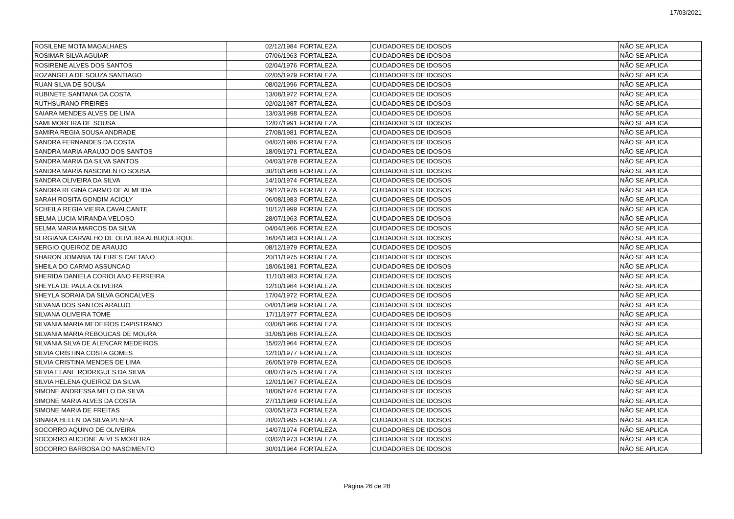17/03/2021
| ROSILENE MOTA MAGALHAES | 02/12/1984 | FORTALEZA | CUIDADORES DE IDOSOS | NÃO SE APLICA |
| ROSIMAR SILVA AGUIAR | 07/06/1963 | FORTALEZA | CUIDADORES DE IDOSOS | NÃO SE APLICA |
| ROSIRENE ALVES DOS SANTOS | 02/04/1976 | FORTALEZA | CUIDADORES DE IDOSOS | NÃO SE APLICA |
| ROZANGELA DE SOUZA SANTIAGO | 02/05/1979 | FORTALEZA | CUIDADORES DE IDOSOS | NÃO SE APLICA |
| RUAN SILVA DE SOUSA | 08/02/1996 | FORTALEZA | CUIDADORES DE IDOSOS | NÃO SE APLICA |
| RUBINETE SANTANA DA COSTA | 13/08/1972 | FORTALEZA | CUIDADORES DE IDOSOS | NÃO SE APLICA |
| RUTHSURANO FREIRES | 02/02/1987 | FORTALEZA | CUIDADORES DE IDOSOS | NÃO SE APLICA |
| SAIARA MENDES ALVES DE LIMA | 13/03/1998 | FORTALEZA | CUIDADORES DE IDOSOS | NÃO SE APLICA |
| SAMI MOREIRA DE SOUSA | 12/07/1991 | FORTALEZA | CUIDADORES DE IDOSOS | NÃO SE APLICA |
| SAMIRA REGIA SOUSA ANDRADE | 27/08/1981 | FORTALEZA | CUIDADORES DE IDOSOS | NÃO SE APLICA |
| SANDRA FERNANDES DA COSTA | 04/02/1986 | FORTALEZA | CUIDADORES DE IDOSOS | NÃO SE APLICA |
| SANDRA MARIA ARAUJO DOS SANTOS | 18/09/1971 | FORTALEZA | CUIDADORES DE IDOSOS | NÃO SE APLICA |
| SANDRA MARIA DA SILVA SANTOS | 04/03/1978 | FORTALEZA | CUIDADORES DE IDOSOS | NÃO SE APLICA |
| SANDRA MARIA NASCIMENTO SOUSA | 30/10/1968 | FORTALEZA | CUIDADORES DE IDOSOS | NÃO SE APLICA |
| SANDRA OLIVEIRA DA SILVA | 14/10/1974 | FORTALEZA | CUIDADORES DE IDOSOS | NÃO SE APLICA |
| SANDRA REGINA CARMO DE ALMEIDA | 29/12/1976 | FORTALEZA | CUIDADORES DE IDOSOS | NÃO SE APLICA |
| SARAH ROSITA GONDIM ACIOLY | 06/08/1983 | FORTALEZA | CUIDADORES DE IDOSOS | NÃO SE APLICA |
| SCHEILA REGIA VIEIRA CAVALCANTE | 10/12/1999 | FORTALEZA | CUIDADORES DE IDOSOS | NÃO SE APLICA |
| SELMA LUCIA MIRANDA VELOSO | 28/07/1963 | FORTALEZA | CUIDADORES DE IDOSOS | NÃO SE APLICA |
| SELMA MARIA MARCOS DA SILVA | 04/04/1966 | FORTALEZA | CUIDADORES DE IDOSOS | NÃO SE APLICA |
| SERGIANA CARVALHO DE OLIVEIRA ALBUQUERQUE | 16/04/1983 | FORTALEZA | CUIDADORES DE IDOSOS | NÃO SE APLICA |
| SERGIO QUEIROZ DE ARAUJO | 08/12/1979 | FORTALEZA | CUIDADORES DE IDOSOS | NÃO SE APLICA |
| SHARON JOMABIA TALEIRES CAETANO | 20/11/1975 | FORTALEZA | CUIDADORES DE IDOSOS | NÃO SE APLICA |
| SHEILA DO CARMO ASSUNCAO | 18/06/1981 | FORTALEZA | CUIDADORES DE IDOSOS | NÃO SE APLICA |
| SHERIDA DANIELA CORIOLANO FERREIRA | 11/10/1983 | FORTALEZA | CUIDADORES DE IDOSOS | NÃO SE APLICA |
| SHEYLA DE PAULA OLIVEIRA | 12/10/1964 | FORTALEZA | CUIDADORES DE IDOSOS | NÃO SE APLICA |
| SHEYLA SORAIA DA SILVA GONCALVES | 17/04/1972 | FORTALEZA | CUIDADORES DE IDOSOS | NÃO SE APLICA |
| SILVANA DOS SANTOS ARAUJO | 04/01/1969 | FORTALEZA | CUIDADORES DE IDOSOS | NÃO SE APLICA |
| SILVANA OLIVEIRA TOME | 17/11/1977 | FORTALEZA | CUIDADORES DE IDOSOS | NÃO SE APLICA |
| SILVANIA MARIA MEDEIROS CAPISTRANO | 03/08/1966 | FORTALEZA | CUIDADORES DE IDOSOS | NÃO SE APLICA |
| SILVANIA MARIA REBOUCAS DE MOURA | 31/08/1966 | FORTALEZA | CUIDADORES DE IDOSOS | NÃO SE APLICA |
| SILVANIA SILVA DE ALENCAR MEDEIROS | 15/02/1964 | FORTALEZA | CUIDADORES DE IDOSOS | NÃO SE APLICA |
| SILVIA CRISTINA COSTA GOMES | 12/10/1977 | FORTALEZA | CUIDADORES DE IDOSOS | NÃO SE APLICA |
| SILVIA CRISTINA MENDES DE LIMA | 26/05/1979 | FORTALEZA | CUIDADORES DE IDOSOS | NÃO SE APLICA |
| SILVIA ELANE RODRIGUES DA SILVA | 08/07/1975 | FORTALEZA | CUIDADORES DE IDOSOS | NÃO SE APLICA |
| SILVIA HELENA QUEIROZ DA SILVA | 12/01/1967 | FORTALEZA | CUIDADORES DE IDOSOS | NÃO SE APLICA |
| SIMONE ANDRESSA MELO DA SILVA | 18/06/1974 | FORTALEZA | CUIDADORES DE IDOSOS | NÃO SE APLICA |
| SIMONE MARIA ALVES DA COSTA | 27/11/1969 | FORTALEZA | CUIDADORES DE IDOSOS | NÃO SE APLICA |
| SIMONE MARIA DE FREITAS | 03/05/1973 | FORTALEZA | CUIDADORES DE IDOSOS | NÃO SE APLICA |
| SINARA HELEN DA SILVA PENHA | 20/02/1995 | FORTALEZA | CUIDADORES DE IDOSOS | NÃO SE APLICA |
| SOCORRO AQUINO DE OLIVEIRA | 14/07/1974 | FORTALEZA | CUIDADORES DE IDOSOS | NÃO SE APLICA |
| SOCORRO AUCIONE ALVES MOREIRA | 03/02/1973 | FORTALEZA | CUIDADORES DE IDOSOS | NÃO SE APLICA |
| SOCORRO BARBOSA DO NASCIMENTO | 30/01/1964 | FORTALEZA | CUIDADORES DE IDOSOS | NÃO SE APLICA |
Página 26 de 28